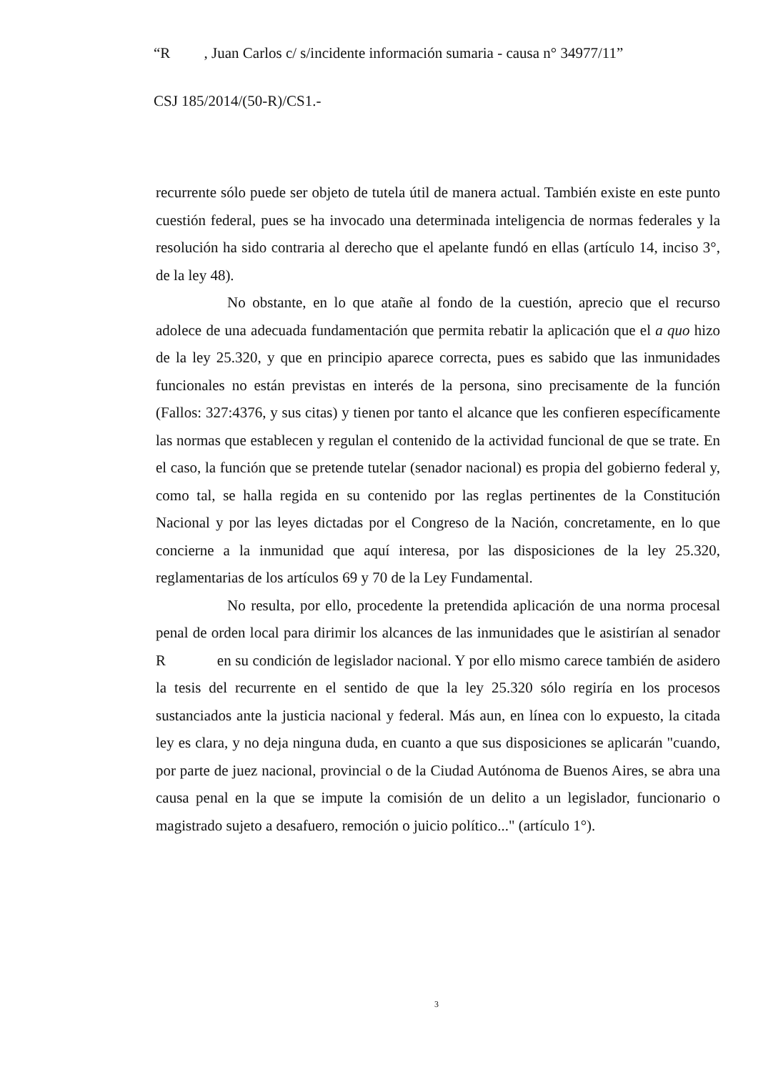“R , Juan Carlos c/ s/incidente información sumaria - causa n° 34977/11”
CSJ 185/2014/(50-R)/CS1.-
recurrente sólo puede ser objeto de tutela útil de manera actual. También existe en este punto cuestión federal, pues se ha invocado una determinada inteligencia de normas federales y la resolución ha sido contraria al derecho que el apelante fundó en ellas (artículo 14, inciso 3°, de la ley 48).
No obstante, en lo que atañe al fondo de la cuestión, aprecio que el recurso adolece de una adecuada fundamentación que permita rebatir la aplicación que el a quo hizo de la ley 25.320, y que en principio aparece correcta, pues es sabido que las inmunidades funcionales no están previstas en interés de la persona, sino precisamente de la función (Fallos: 327:4376, y sus citas) y tienen por tanto el alcance que les confieren específicamente las normas que establecen y regulan el contenido de la actividad funcional de que se trate. En el caso, la función que se pretende tutelar (senador nacional) es propia del gobierno federal y, como tal, se halla regida en su contenido por las reglas pertinentes de la Constitución Nacional y por las leyes dictadas por el Congreso de la Nación, concretamente, en lo que concierne a la inmunidad que aquí interesa, por las disposiciones de la ley 25.320, reglamentarias de los artículos 69 y 70 de la Ley Fundamental.
No resulta, por ello, procedente la pretendida aplicación de una norma procesal penal de orden local para dirimir los alcances de las inmunidades que le asistirían al senador R en su condición de legislador nacional. Y por ello mismo carece también de asidero la tesis del recurrente en el sentido de que la ley 25.320 sólo regiría en los procesos sustanciados ante la justicia nacional y federal. Más aun, en línea con lo expuesto, la citada ley es clara, y no deja ninguna duda, en cuanto a que sus disposiciones se aplicarán "cuando, por parte de juez nacional, provincial o de la Ciudad Autónoma de Buenos Aires, se abra una causa penal en la que se impute la comisión de un delito a un legislador, funcionario o magistrado sujeto a desafuero, remoción o juicio político..." (artículo 1°).
3